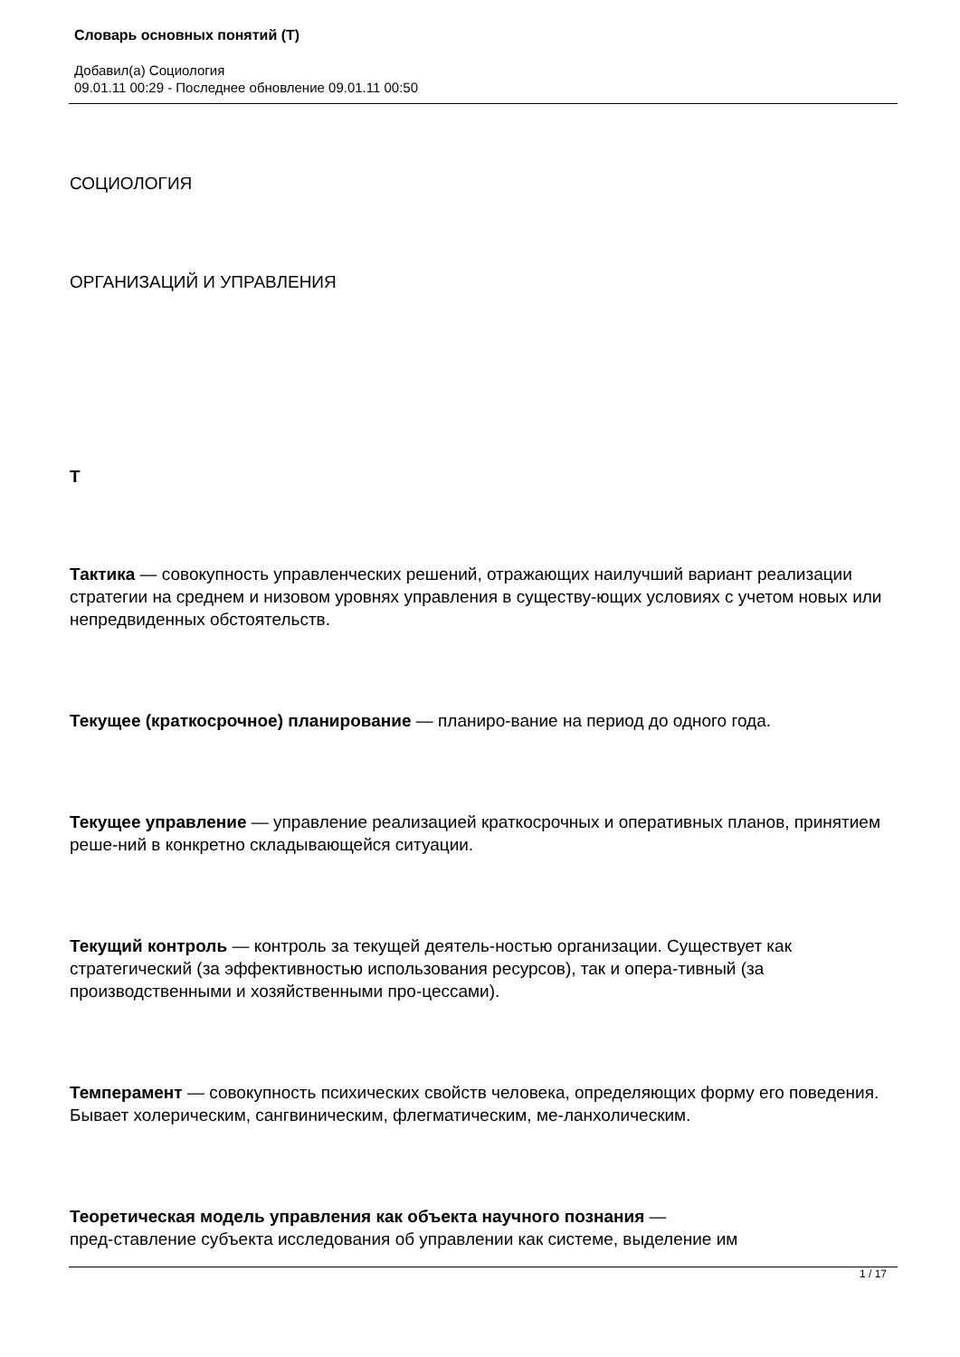Словарь основных понятий (Т)
Добавил(а) Социология
09.01.11 00:29 - Последнее обновление 09.01.11 00:50
СОЦИОЛОГИЯ
ОРГАНИЗАЦИЙ И УПРАВЛЕНИЯ
Т
Тактика — совокупность управленческих решений, отражающих наилучший вариант реализации стратегии на среднем и низовом уровнях управления в существу-ющих условиях с учетом новых или непредвиденных обстоятельств.
Текущее (краткосрочное) планирование — планиро-вание на период до одного года.
Текущее управление — управление реализацией краткосрочных и оперативных планов, принятием реше-ний в конкретно складывающейся ситуации.
Текущий контроль — контроль за текущей деятель-ностью организации. Существует как стратегический (за эффективностью использования ресурсов), так и опера-тивный (за производственными и хозяйственными про-цессами).
Темперамент — совокупность психических свойств человека, определяющих форму его поведения. Бывает холерическим, сангвиническим, флегматическим, ме-ланхолическим.
Теоретическая модель управления как объекта научного познания —
пред-ставление субъекта исследования об управлении как системе, выделение им
1 / 17